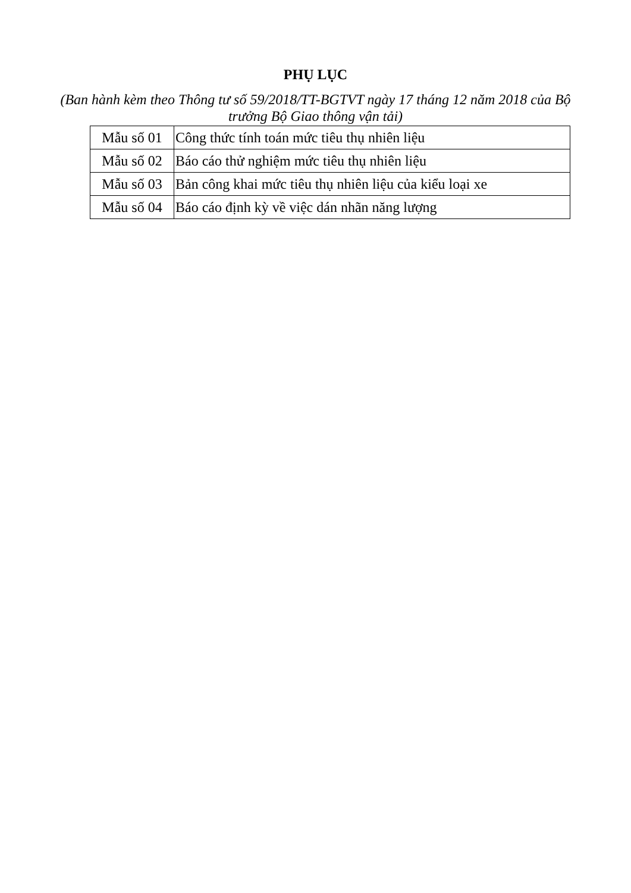PHỤ LỤC
(Ban hành kèm theo Thông tư số 59/2018/TT-BGTVT ngày 17 tháng 12 năm 2018 của Bộ trưởng Bộ Giao thông vận tải)
| Mẫu số 01 | Công thức tính toán mức tiêu thụ nhiên liệu |
| Mẫu số 02 | Báo cáo thử nghiệm mức tiêu thụ nhiên liệu |
| Mẫu số 03 | Bản công khai mức tiêu thụ nhiên liệu của kiểu loại xe |
| Mẫu số 04 | Báo cáo định kỳ về việc dán nhãn năng lượng |